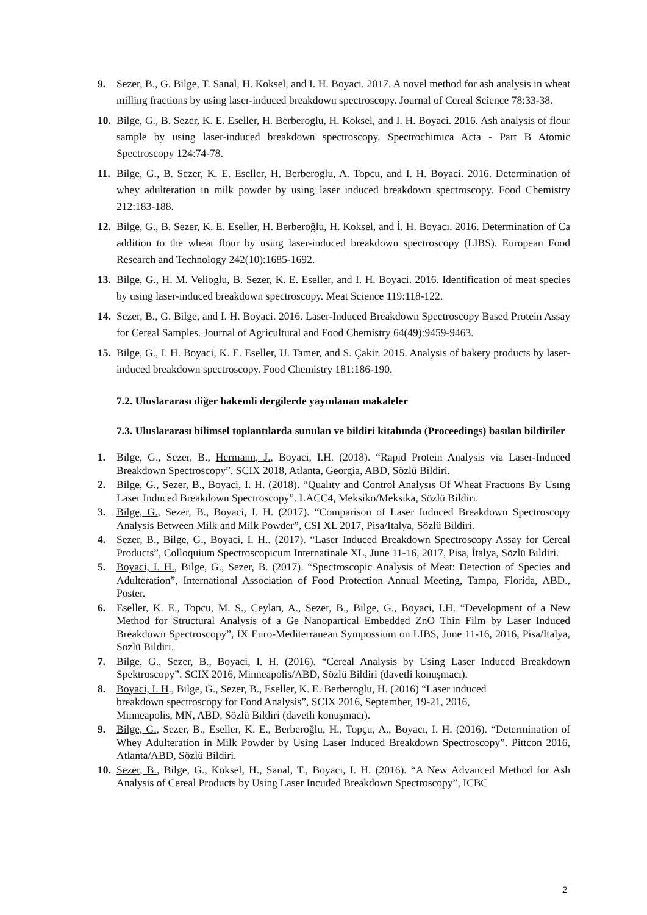9. Sezer, B., G. Bilge, T. Sanal, H. Koksel, and I. H. Boyaci. 2017. A novel method for ash analysis in wheat milling fractions by using laser-induced breakdown spectroscopy. Journal of Cereal Science 78:33-38.
10. Bilge, G., B. Sezer, K. E. Eseller, H. Berberoglu, H. Koksel, and I. H. Boyaci. 2016. Ash analysis of flour sample by using laser-induced breakdown spectroscopy. Spectrochimica Acta - Part B Atomic Spectroscopy 124:74-78.
11. Bilge, G., B. Sezer, K. E. Eseller, H. Berberoglu, A. Topcu, and I. H. Boyaci. 2016. Determination of whey adulteration in milk powder by using laser induced breakdown spectroscopy. Food Chemistry 212:183-188.
12. Bilge, G., B. Sezer, K. E. Eseller, H. Berberoğlu, H. Koksel, and İ. H. Boyacı. 2016. Determination of Ca addition to the wheat flour by using laser-induced breakdown spectroscopy (LIBS). European Food Research and Technology 242(10):1685-1692.
13. Bilge, G., H. M. Velioglu, B. Sezer, K. E. Eseller, and I. H. Boyaci. 2016. Identification of meat species by using laser-induced breakdown spectroscopy. Meat Science 119:118-122.
14. Sezer, B., G. Bilge, and I. H. Boyaci. 2016. Laser-Induced Breakdown Spectroscopy Based Protein Assay for Cereal Samples. Journal of Agricultural and Food Chemistry 64(49):9459-9463.
15. Bilge, G., I. H. Boyaci, K. E. Eseller, U. Tamer, and S. Çakir. 2015. Analysis of bakery products by laser-induced breakdown spectroscopy. Food Chemistry 181:186-190.
7.2. Uluslararası diğer hakemli dergilerde yayınlanan makaleler
7.3. Uluslararası bilimsel toplantılarda sunulan ve bildiri kitabında (Proceedings) basılan bildiriler
1. Bilge, G., Sezer, B., Hermann, J., Boyaci, I.H. (2018). “Rapid Protein Analysis via Laser-Induced Breakdown Spectroscopy”. SCIX 2018, Atlanta, Georgia, ABD, Sözlü Bildiri.
2. Bilge, G., Sezer, B., Boyaci, I. H. (2018). “Qualıty and Control Analysıs Of Wheat Fractıons By Usıng Laser Induced Breakdown Spectroscopy”. LACC4, Meksiko/Meksika, Sözlü Bildiri.
3. Bilge, G., Sezer, B., Boyaci, I. H. (2017). “Comparison of Laser Induced Breakdown Spectroscopy Analysis Between Milk and Milk Powder”, CSI XL 2017, Pisa/Italya, Sözlü Bildiri.
4. Sezer, B., Bilge, G., Boyaci, I. H.. (2017). “Laser Induced Breakdown Spectroscopy Assay for Cereal Products”, Colloquium Spectroscopicum Internatinale XL, June 11-16, 2017, Pisa, İtalya, Sözlü Bildiri.
5. Boyaci, I. H., Bilge, G., Sezer, B. (2017). “Spectroscopic Analysis of Meat: Detection of Species and Adulteration”, International Association of Food Protection Annual Meeting, Tampa, Florida, ABD., Poster.
6. Eseller, K. E., Topcu, M. S., Ceylan, A., Sezer, B., Bilge, G., Boyaci, I.H. “Development of a New Method for Structural Analysis of a Ge Nanopartical Embedded ZnO Thin Film by Laser Induced Breakdown Spectroscopy”, IX Euro-Mediterranean Sympossium on LIBS, June 11-16, 2016, Pisa/Italya, Sözlü Bildiri.
7. Bilge, G., Sezer, B., Boyaci, I. H. (2016). “Cereal Analysis by Using Laser Induced Breakdown Spektroscopy”. SCIX 2016, Minneapolis/ABD, Sözlü Bildiri (davetli konuşmacı).
8. Boyaci, I. H., Bilge, G., Sezer, B., Eseller, K. E. Berberoglu, H. (2016) “Laser induced
breakdown spectroscopy for Food Analysis”, SCIX 2016, September, 19-21, 2016,
Minneapolis, MN, ABD, Sözlü Bildiri (davetli konuşmacı).
9. Bilge, G., Sezer, B., Eseller, K. E., Berberoğlu, H., Topçu, A., Boyacı, I. H. (2016). “Determination of Whey Adulteration in Milk Powder by Using Laser Induced Breakdown Spectroscopy”. Pittcon 2016, Atlanta/ABD, Sözlü Bildiri.
10. Sezer, B., Bilge, G., Köksel, H., Sanal, T., Boyaci, I. H. (2016). “A New Advanced Method for Ash Analysis of Cereal Products by Using Laser Incuded Breakdown Spectroscopy”, ICBC
2